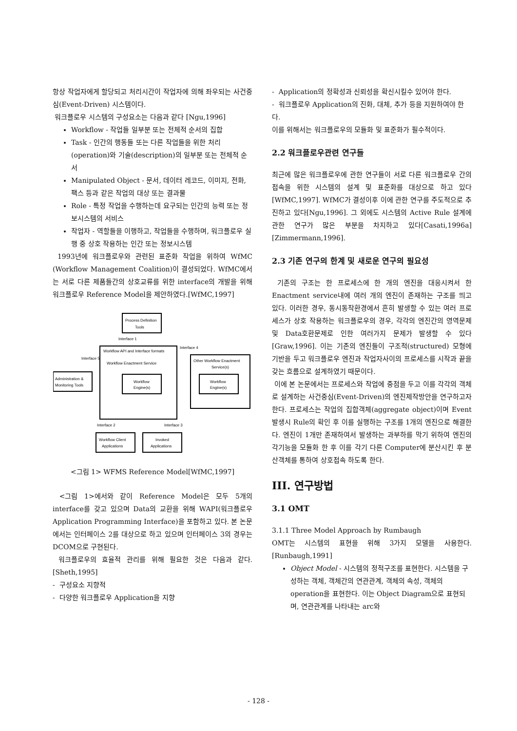항상 작업자에게 할당되고 처리시간이 작업자에 의해 좌우되는 사건중심(Event-Driven) 시스템이다.
워크플로우 시스템의 구성요소는 다음과 같다 [Ngu,1996]
Workflow - 작업들 일부분 또는 전체적 순서의 집합
Task - 인간의 행동들 또는 다른 작업들을 위한 처리(operation)와 기술(description)의 일부분 또는 전체적 순서
Manipulated Object - 문서, 데이터 레코드, 이미지, 전화, 팩스 등과 같은 작업의 대상 또는 결과물
Role - 특정 작업을 수행하는데 요구되는 인간의 능력 또는 정보시스템의 서비스
작업자 - 역할들을 이행하고, 작업들을 수행하며, 워크플로우 실행 중 상호 작용하는 인간 또는 정보시스템
1993년에 워크플로우와 관련된 표준화 작업을 위하여 WfMC (Workflow Management Coalition)이 결성되었다. WfMC에서는 서로 다른 제품들간의 상호교류를 위한 interface의 개발을 위해 워크플로우 Reference Model을 제안하였다.[WfMC,1997]
Process Definition
Tools
Interface 1
Workflow API and Interface formats
Workflow Enactment Service
Workflow
Engine(s)
Interface 4
Interface 5
Administration &
Monitoring Tools
Other Workflow Enactment
Service(s)
Workflow
Engine(s)
Interface 2
Interface 3
Workflow Client
Applications
Invoked
Applications
<그림 1> WFMS Reference Model[WfMC,1997]
<그림 1>에서와 같이 Reference Model은 모두 5개의 interface를 갖고 있으며 Data의 교환을 위해 WAPI(워크플로우 Application Programming Interface)을 포함하고 있다. 본 논문에서는 인터페이스 2를 대상으로 하고 있으며 인터페이스 3의 경우는 DCOM으로 구현된다.
워크플로우의 효율적 관리를 위해 필요한 것은 다음과 같다.[Sheth,1995]
- 구성요소 지향적
- 다양한 워크플로우 Application을 지향
- Application의 정확성과 신뢰성을 확신시킬수 있어야 한다.
- 워크플로우 Application의 진화, 대체, 추가 등을 지원하여야 한다.
이를 위해서는 워크플로우의 모듈화 및 표준화가 필수적이다.
2.2 워크플로우관련 연구들
최근에 많은 워크플로우에 관한 연구들이 서로 다른 워크플로우 간의 접속을 위한 시스템의 설계 및 표준화를 대상으로 하고 있다[WfMC,1997]. WfMC가 결성이후 이에 관한 연구를 주도적으로 추진하고 있다[Ngu,1996]. 그 외에도 시스템의 Active Rule 설계에 관한 연구가 많은 부분을 차지하고 있다[Casati,1996a] [Zimmermann,1996].
2.3 기존 연구의 한계 및 새로운 연구의 필요성
기존의 구조는 한 프로세스에 한 개의 엔진을 대응시켜서 한 Enactment service내에 여러 개의 엔진이 존재하는 구조를 띄고 있다. 이러한 경우, 동시동작환경에서 흔히 발생할 수 있는 여러 프로세스가 상호 작용하는 워크플로우의 경우, 각각의 엔진간의 영역문제 및 Data호환문제로 인한 여러가지 문제가 발생할 수 있다[Graw,1996]. 이는 기존의 엔진들이 구조적(structured) 모형에 기반을 두고 워크플로우 엔진과 작업자사이의 프로세스를 시작과 끝을 갖는 흐름으로 설계하였기 때문이다.
이에 본 논문에서는 프로세스와 작업에 중점을 두고 이를 각각의 객체로 설계하는 사건중심(Event-Driven)의 엔진제작방안을 연구하고자 한다. 프로세스는 작업의 집합객체(aggregate object)이며 Event 발생시 Rule의 확인 후 이를 실행하는 구조를 1개의 엔진으로 해결한다. 엔진이 1개만 존재하여서 발생하는 과부하를 막기 위하여 엔진의 각기능을 모듈화 한 후 이를 각기 다른 Computer에 분산시킨 후 분산객체를 통하여 상호접속 하도록 한다.
III. 연구방법
3.1 OMT
3.1.1 Three Model Approach by Rumbaugh
OMT는 시스템의 표현을 위해 3가지 모델을 사용한다. [Runbaugh,1991]
Object Model - 시스템의 정적구조를 표현한다. 시스템을 구성하는 객체, 객체간의 연관관계, 객체의 속성, 객체의 operation을 표현한다. 이는 Object Diagram으로 표현되며, 연관관계를 나타내는 arc와
- 128 -